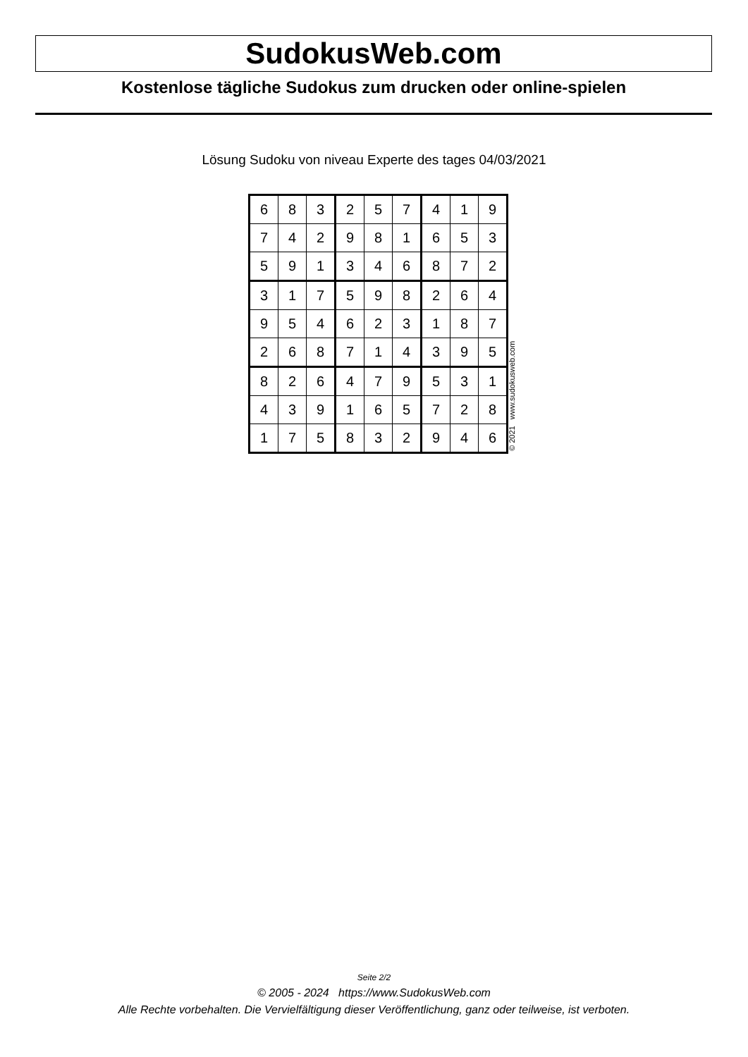SudokusWeb.com
Kostenlose tägliche Sudokus zum drucken oder online-spielen
Lösung Sudoku von niveau Experte des tages 04/03/2021
| 6 | 8 | 3 | 2 | 5 | 7 | 4 | 1 | 9 |
| 7 | 4 | 2 | 9 | 8 | 1 | 6 | 5 | 3 |
| 5 | 9 | 1 | 3 | 4 | 6 | 8 | 7 | 2 |
| 3 | 1 | 7 | 5 | 9 | 8 | 2 | 6 | 4 |
| 9 | 5 | 4 | 6 | 2 | 3 | 1 | 8 | 7 |
| 2 | 6 | 8 | 7 | 1 | 4 | 3 | 9 | 5 |
| 8 | 2 | 6 | 4 | 7 | 9 | 5 | 3 | 1 |
| 4 | 3 | 9 | 1 | 6 | 5 | 7 | 2 | 8 |
| 1 | 7 | 5 | 8 | 3 | 2 | 9 | 4 | 6 |
© 2021 www.sudokusweb.com
Seite 2/2
© 2005 - 2024 https://www.SudokusWeb.com
Alle Rechte vorbehalten. Die Vervielfältigung dieser Veröffentlichung, ganz oder teilweise, ist verboten.